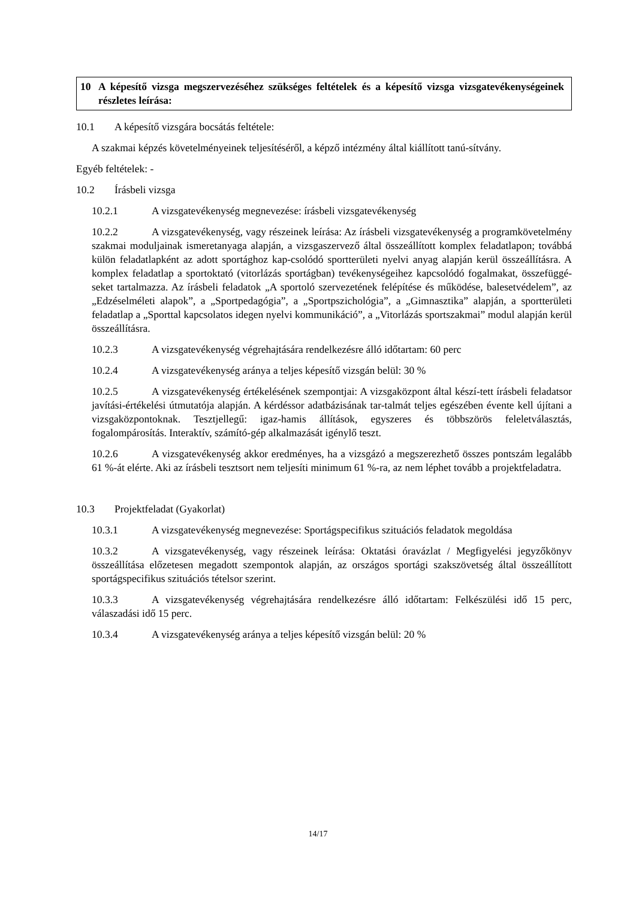10 A képesítő vizsga megszervezéséhez szükséges feltételek és a képesítő vizsga vizsgatevékenységeinek részletes leírása:
10.1 A képesítő vizsgára bocsátás feltétele:
A szakmai képzés követelményeinek teljesítéséről, a képző intézmény által kiállított tanú-sítvány.
Egyéb feltételek: -
10.2 Írásbeli vizsga
10.2.1 A vizsgatevékenység megnevezése: írásbeli vizsgatevékenység
10.2.2 A vizsgatevékenység, vagy részeinek leírása: Az írásbeli vizsgatevékenység a programkövetelmény szakmai moduljainak ismeretanyaga alapján, a vizsgaszervező által összeállított komplex feladatlapon; továbbá külön feladatlapként az adott sportághoz kap-csolódó sportterületi nyelvi anyag alapján kerül összeállításra. A komplex feladatlap a sportoktató (vitorlázás sportágban) tevékenységeihez kapcsolódó fogalmakat, összefüggé-seket tartalmazza. Az írásbeli feladatok „A sportoló szervezetének felépítése és működése, balesetvédelem”, az „Edzéselméleti alapok”, a „Sportpedagógia”, a „Sportpszichológia”, a „Gimnasztika” alapján, a sportterületi feladatlap a „Sporttal kapcsolatos idegen nyelvi kommunikáció”, a „Vitorlázás sportszakmai” modul alapján kerül összeállításra.
10.2.3 A vizsgatevékenység végrehajtására rendelkezésre álló időtartam: 60 perc
10.2.4 A vizsgatevékenység aránya a teljes képesítő vizsgán belül: 30 %
10.2.5 A vizsgatevékenység értékelésének szempontjai: A vizsgaközpont által készí-tett írásbeli feladatsor javítási-értékelési útmutatója alapján. A kérdéssor adatbázisának tar-talmát teljes egészében évente kell újítani a vizsgaközpontoknak. Tesztjellegű: igaz-hamis állítások, egyszeres és többszörös feleletválasztás, fogalompárosítás. Interaktív, számító-gép alkalmazását igénylő teszt.
10.2.6 A vizsgatevékenység akkor eredményes, ha a vizsgázó a megszerezhető összes pontszám legalább 61 %-át elérte. Aki az írásbeli tesztsort nem teljesíti minimum 61 %-ra, az nem léphet tovább a projektfeladatra.
10.3 Projektfeladat (Gyakorlat)
10.3.1 A vizsgatevékenység megnevezése: Sportágspecifikus szituációs feladatok megoldása
10.3.2 A vizsgatevékenység, vagy részeinek leírása: Oktatási óravázlat / Megfigyelési jegyzőkönyv összeállítása előzetesen megadott szempontok alapján, az országos sportági szakszövetség által összeállított sportágspecifikus szituációs tételsor szerint.
10.3.3 A vizsgatevékenység végrehajtására rendelkezésre álló időtartam: Felkészülési idő 15 perc, válaszadási idő 15 perc.
10.3.4 A vizsgatevékenység aránya a teljes képesítő vizsgán belül: 20 %
14/17